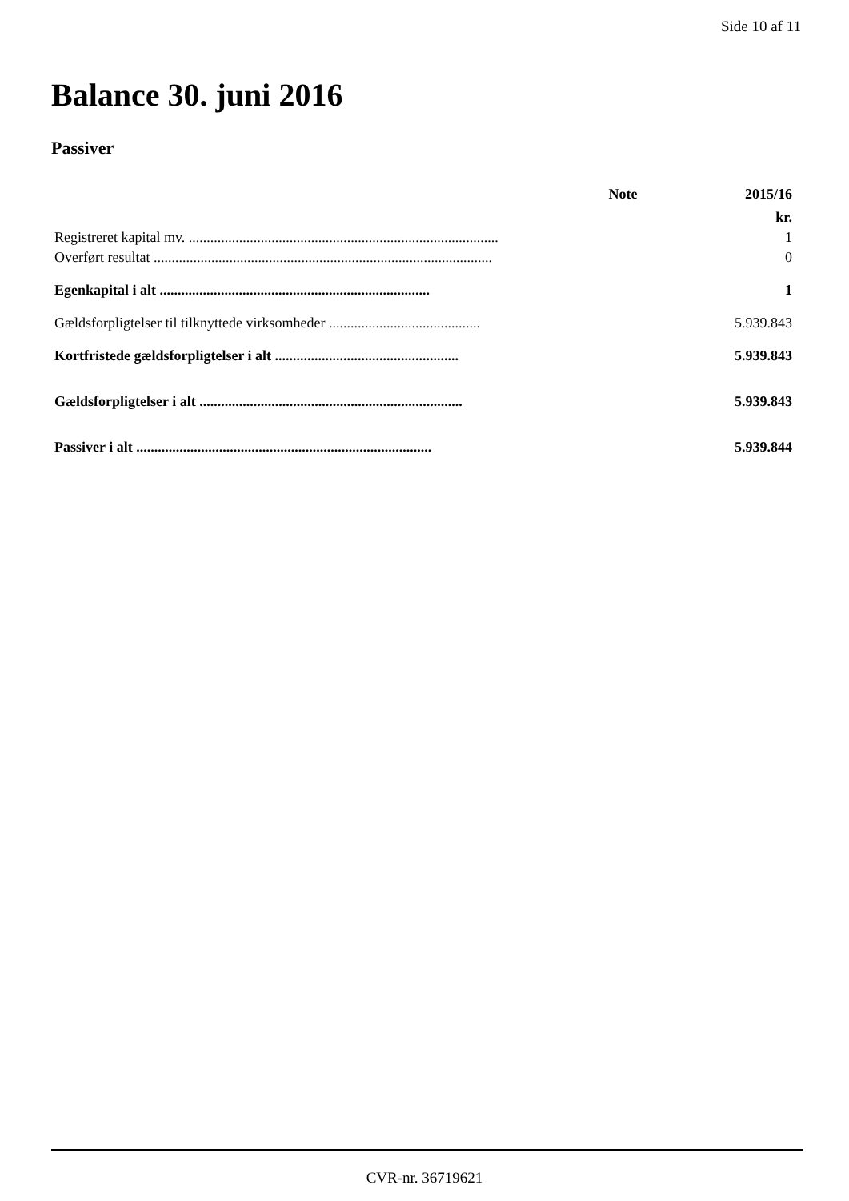Side 10 af 11
Balance 30. juni 2016
Passiver
| | Note | 2015/16 |
| --- | --- | --- |
| | | kr. |
| Registreret kapital mv. ...................................................................................... | | 1 |
| Overført resultat .............................................................................................. | | 0 |
| Egenkapital i alt ........................................................................... | | 1 |
| Gældsforpligtelser til tilknyttede virksomheder .......................................... | | 5.939.843 |
| Kortfristede gældsforpligtelser i alt ................................................... | | 5.939.843 |
| Gældsforpligtelser i alt ......................................................................... | | 5.939.843 |
| Passiver i alt .................................................................................. | | 5.939.844 |
CVR-nr. 36719621